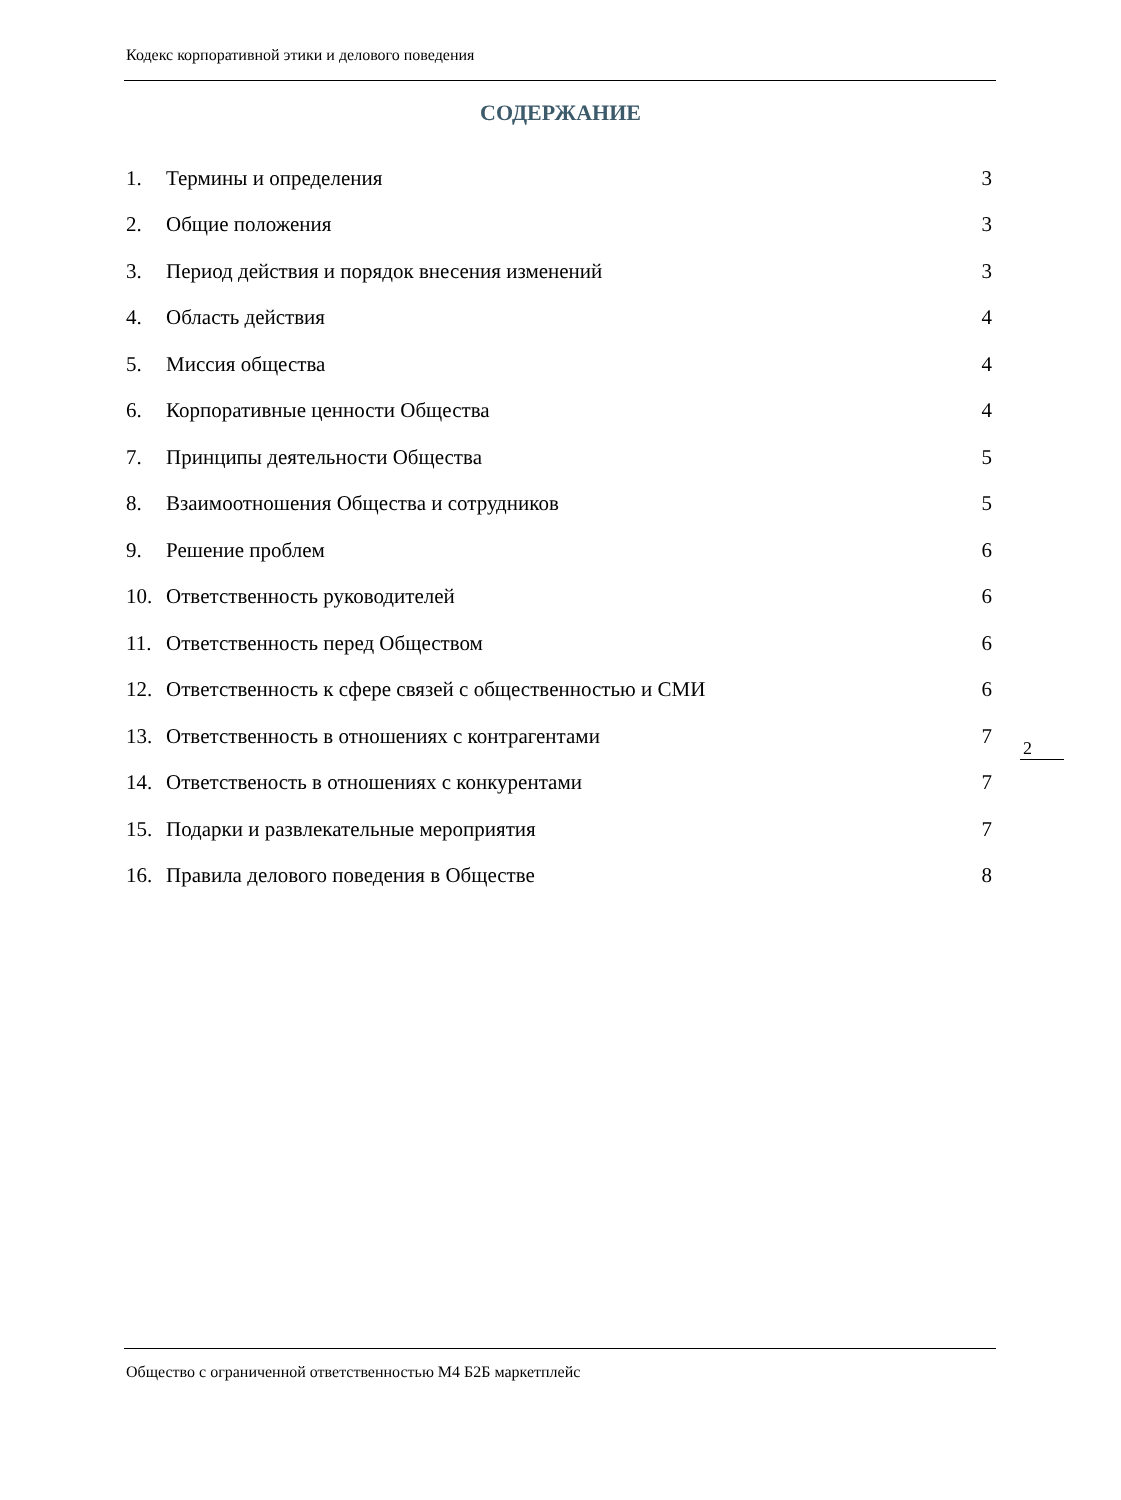Кодекс корпоративной этики и делового поведения
СОДЕРЖАНИЕ
1. Термины и определения 3
2. Общие положения 3
3. Период действия и порядок внесения изменений 3
4. Область действия 4
5. Миссия общества 4
6. Корпоративные ценности Общества 4
7. Принципы деятельности Общества 5
8. Взаимоотношения Общества и сотрудников 5
9. Решение проблем 6
10. Ответственность руководителей 6
11. Ответственность перед Обществом 6
12. Ответственность к сфере связей с общественностью и СМИ 6
13. Ответственность в отношениях с контрагентами 7
14. Ответственость в отношениях с конкурентами 7
15. Подарки и развлекательные мероприятия 7
16. Правила делового поведения в Обществе 8
2
Общество с ограниченной ответственностью М4 Б2Б маркетплейс